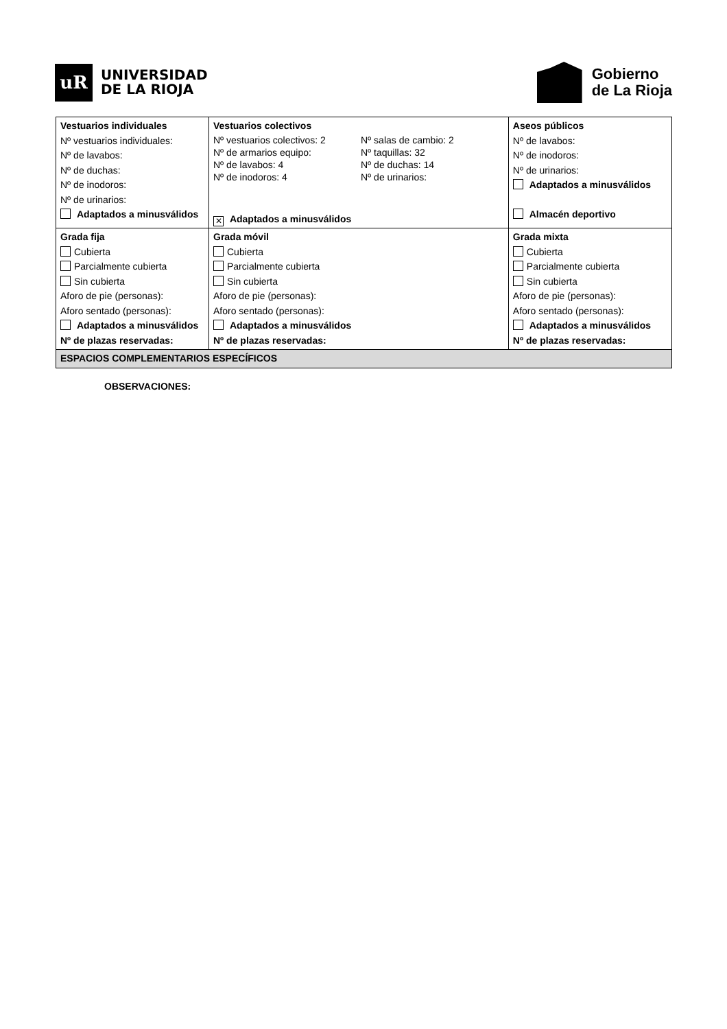uR
UNIVERSIDAD
DE LA RIOJA
Gobierno
de La Rioja
| Vestuarios individuales Nº vestuarios individuales: Nº de lavabos: Nº de duchas: Nº de inodoros: Nº de urinarios: Adaptados a minusválidos | Vestuarios colectivos Nº vestuarios colectivos: 2 Nº salas de cambio: 2 Nº de armarios equipo: Nº taquillas: 32 Nº de lavabos: 4 Nº de duchas: 14 Nº de inodoros: 4 Nº de urinarios: ✕ Adaptados a minusválidos | | Aseos públicos Nº de lavabos: Nº de inodoros: Nº de urinarios: Adaptados a minusválidos Almacén deportivo |
| Grada fija Cubierta Parcialmente cubierta Sin cubierta Aforo de pie (personas): Aforo sentado (personas): Adaptados a minusválidos Nº de plazas reservadas: | | Grada móvil Cubierta Parcialmente cubierta Sin cubierta Aforo de pie (personas): Aforo sentado (personas): Adaptados a minusválidos Nº de plazas reservadas: | Grada mixta Cubierta Parcialmente cubierta Sin cubierta Aforo de pie (personas): Aforo sentado (personas): Adaptados a minusválidos Nº de plazas reservadas: |
| ESPACIOS COMPLEMENTARIOS ESPECÍFICOS | | | |
OBSERVACIONES: